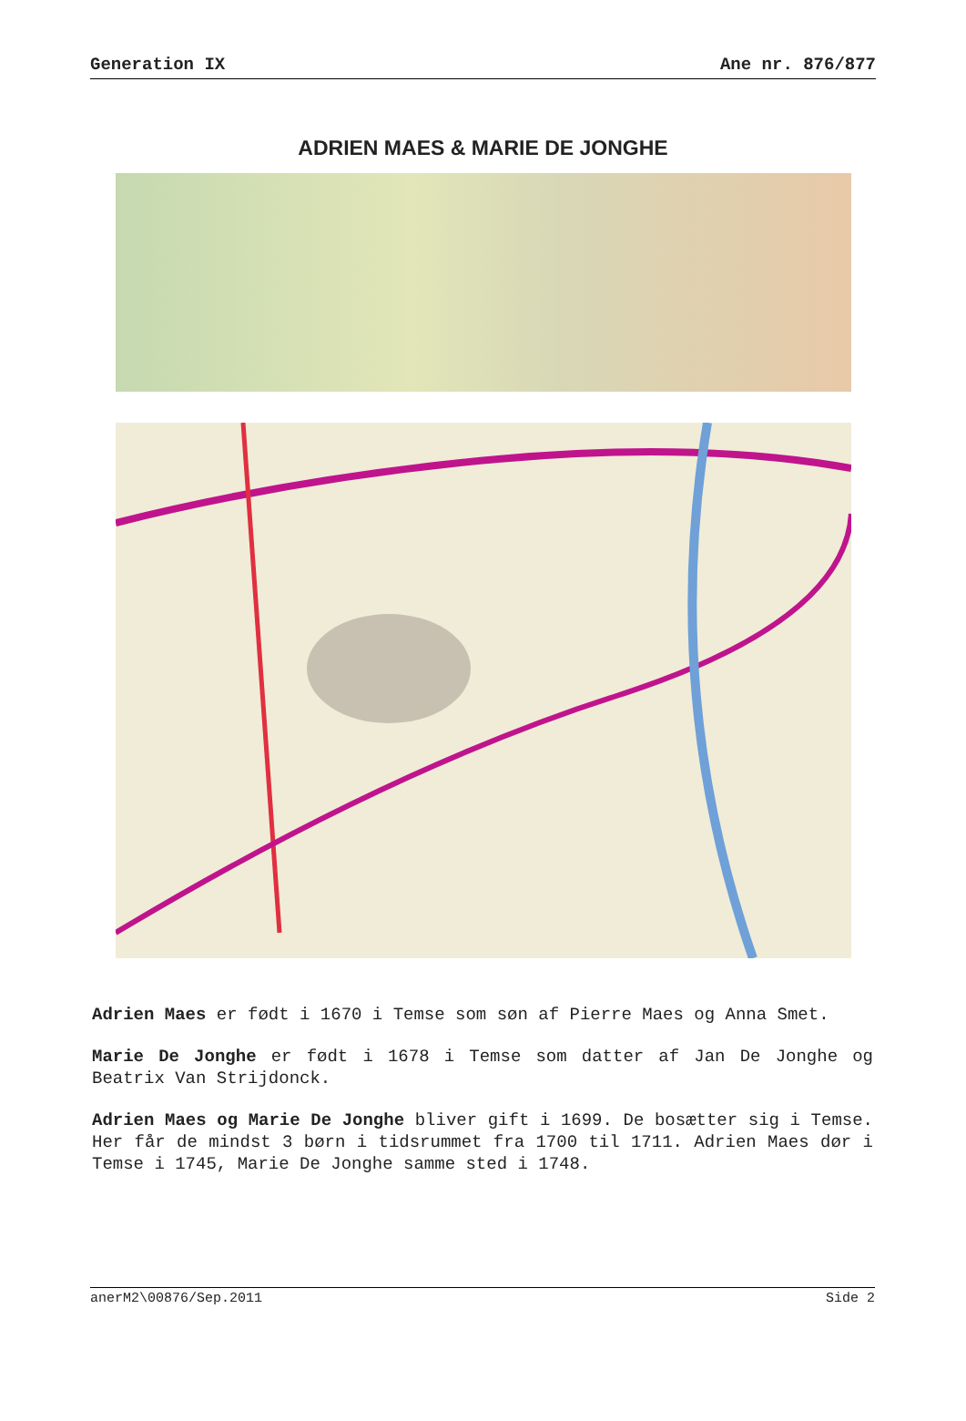Generation IX Ane nr. 876/877
ADRIEN MAES & MARIE DE JONGHE
Adrien Maes er født i 1670 i Temse som søn af Pierre Maes og Anna Smet.
Marie De Jonghe er født i 1678 i Temse som datter af Jan De Jonghe og Beatrix Van Strijdonck.
Adrien Maes og Marie De Jonghe bliver gift i 1699. De bosætter sig i Temse. Her får de mindst 3 børn i tidsrummet fra 1700 til 1711. Adrien Maes dør i Temse i 1745, Marie De Jonghe samme sted i 1748.
anerM2\00876/Sep.2011 Side 2